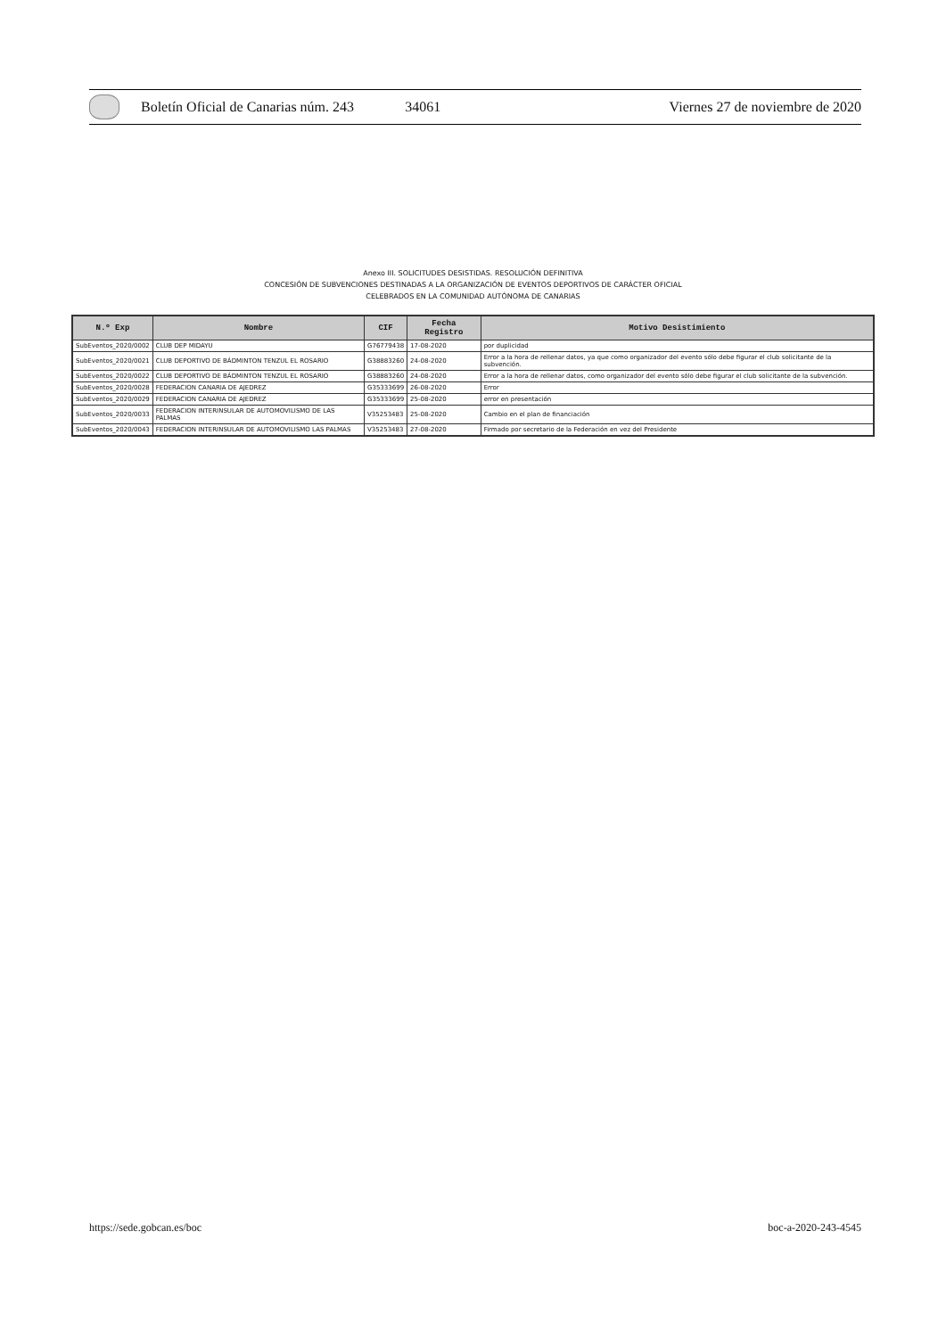Boletín Oficial de Canarias núm. 243 34061 Viernes 27 de noviembre de 2020
Anexo III. SOLICITUDES DESISTIDAS. RESOLUCIÓN DEFINITIVA
CONCESIÓN DE SUBVENCIONES DESTINADAS A LA ORGANIZACIÓN DE EVENTOS DEPORTIVOS DE CARÁCTER OFICIAL
CELEBRADOS EN LA COMUNIDAD AUTÓNOMA DE CANARIAS
| N.º Exp | Nombre | CIF | Fecha Registro | Motivo Desistimiento |
| --- | --- | --- | --- | --- |
| SubEventos_2020/0002 | CLUB DEP MIDAYU | G76779438 | 17-08-2020 | por duplicidad |
| SubEventos_2020/0021 | CLUB DEPORTIVO DE BÁDMINTON TENZUL EL ROSARIO | G38883260 | 24-08-2020 | Error a la hora de rellenar datos, ya que como organizador del evento sólo debe figurar el club solicitante de la subvención. |
| SubEventos_2020/0022 | CLUB DEPORTIVO DE BÁDMINTON TENZUL EL ROSARIO | G38883260 | 24-08-2020 | Error a la hora de rellenar datos, como organizador del evento sólo debe figurar el club solicitante de la subvención. |
| SubEventos_2020/0028 | FEDERACION CANARIA DE AJEDREZ | G35333699 | 26-08-2020 | Error |
| SubEventos_2020/0029 | FEDERACION CANARIA DE AJEDREZ | G35333699 | 25-08-2020 | error en presentación |
| SubEventos_2020/0033 | FEDERACION INTERINSULAR DE AUTOMOVILISMO DE LAS PALMAS | V35253483 | 25-08-2020 | Cambio en el plan de financiación |
| SubEventos_2020/0043 | FEDERACION INTERINSULAR DE AUTOMOVILISMO LAS PALMAS | V35253483 | 27-08-2020 | Firmado por secretario de la Federación en vez del Presidente |
https://sede.gobcan.es/boc boc-a-2020-243-4545